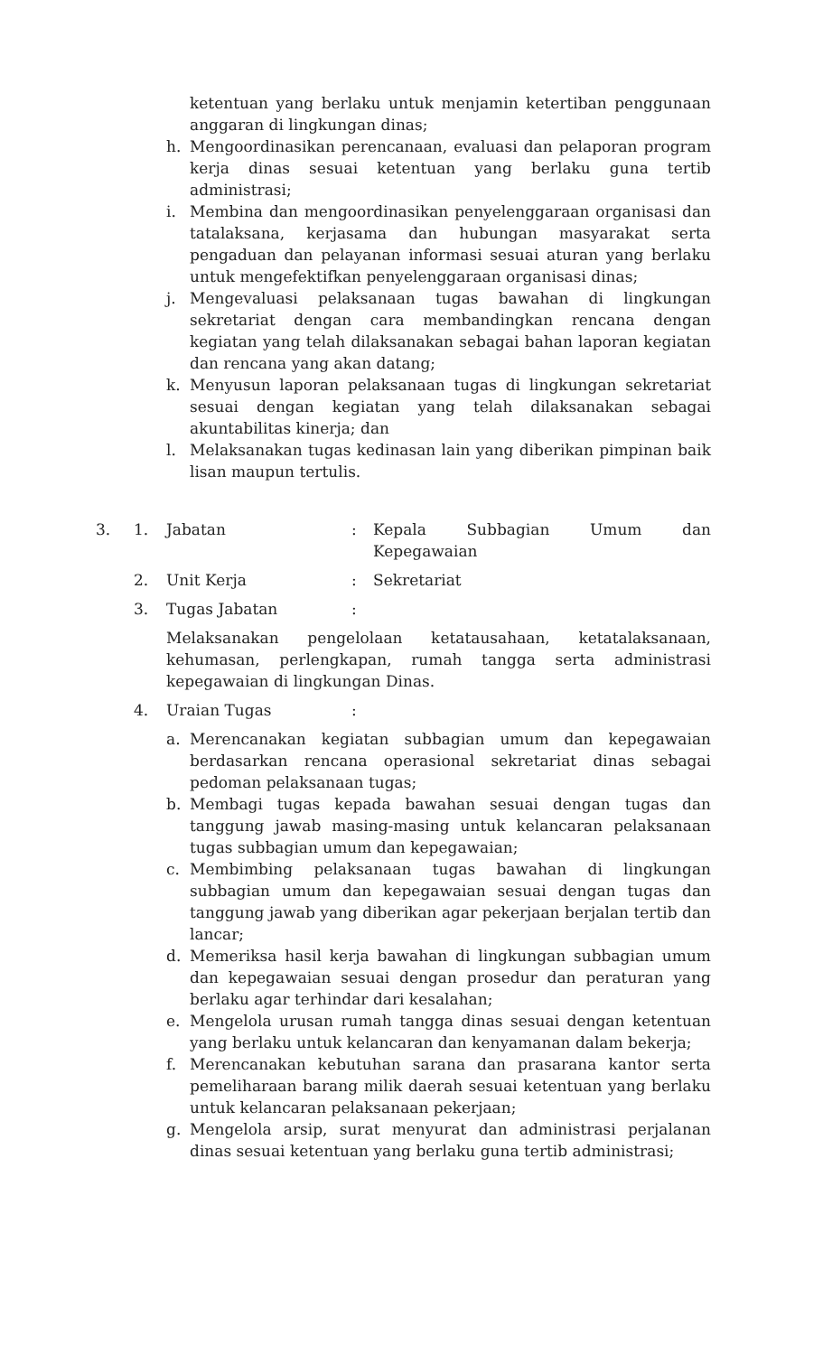ketentuan yang berlaku untuk menjamin ketertiban penggunaan anggaran di lingkungan dinas;
h. Mengoordinasikan perencanaan, evaluasi dan pelaporan program kerja dinas sesuai ketentuan yang berlaku guna tertib administrasi;
i. Membina dan mengoordinasikan penyelenggaraan organisasi dan tatalaksana, kerjasama dan hubungan masyarakat serta pengaduan dan pelayanan informasi sesuai aturan yang berlaku untuk mengefektifkan penyelenggaraan organisasi dinas;
j. Mengevaluasi pelaksanaan tugas bawahan di lingkungan sekretariat dengan cara membandingkan rencana dengan kegiatan yang telah dilaksanakan sebagai bahan laporan kegiatan dan rencana yang akan datang;
k. Menyusun laporan pelaksanaan tugas di lingkungan sekretariat sesuai dengan kegiatan yang telah dilaksanakan sebagai akuntabilitas kinerja; dan
l. Melaksanakan tugas kedinasan lain yang diberikan pimpinan baik lisan maupun tertulis.
3. 1. Jabatan: Kepala Subbagian Umum dan Kepegawaian
2. Unit Kerja: Sekretariat
3. Tugas Jabatan:
Melaksanakan pengelolaan ketatausahaan, ketatalaksanaan, kehumasan, perlengkapan, rumah tangga serta administrasi kepegawaian di lingkungan Dinas.
4. Uraian Tugas:
a. Merencanakan kegiatan subbagian umum dan kepegawaian berdasarkan rencana operasional sekretariat dinas sebagai pedoman pelaksanaan tugas;
b. Membagi tugas kepada bawahan sesuai dengan tugas dan tanggung jawab masing-masing untuk kelancaran pelaksanaan tugas subbagian umum dan kepegawaian;
c. Membimbing pelaksanaan tugas bawahan di lingkungan subbagian umum dan kepegawaian sesuai dengan tugas dan tanggung jawab yang diberikan agar pekerjaan berjalan tertib dan lancar;
d. Memeriksa hasil kerja bawahan di lingkungan subbagian umum dan kepegawaian sesuai dengan prosedur dan peraturan yang berlaku agar terhindar dari kesalahan;
e. Mengelola urusan rumah tangga dinas sesuai dengan ketentuan yang berlaku untuk kelancaran dan kenyamanan dalam bekerja;
f. Merencanakan kebutuhan sarana dan prasarana kantor serta pemeliharaan barang milik daerah sesuai ketentuan yang berlaku untuk kelancaran pelaksanaan pekerjaan;
g. Mengelola arsip, surat menyurat dan administrasi perjalanan dinas sesuai ketentuan yang berlaku guna tertib administrasi;